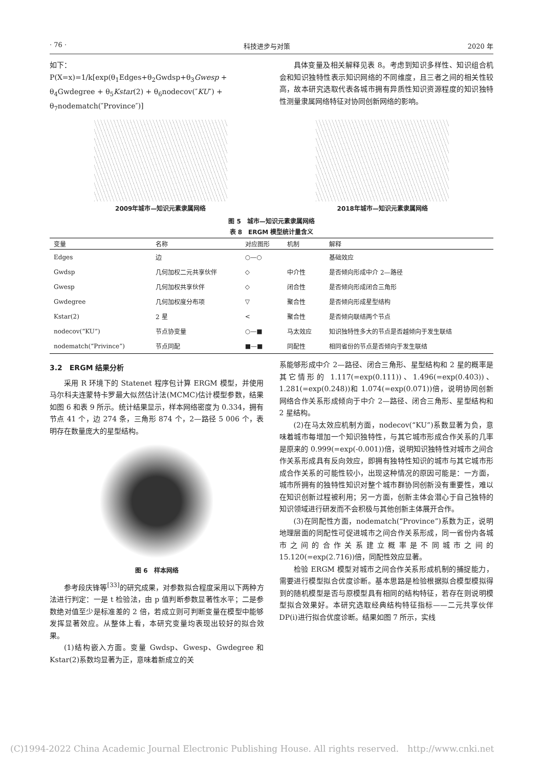· 76 · 科技进步与对策 2020 年
如下：
P(X=x)=1/k[exp(θ<sub>1</sub>Edges+θ<sub>2</sub>Gwdsp+θ<sub>3</sub>Gwesp + θ<sub>4</sub>Gwdegree + θ<sub>5</sub>Kstar(2) + θ<sub>6</sub>nodecov(″KU″) + θ<sub>7</sub>nodematch(″Province″)]
具体变量及相关解释见表 8。考虑到知识多样性、知识组合机会和知识独特性表示知识网络的不同维度，且三者之间的相关性较高，故本研究选取代表各城市拥有异质性知识资源程度的知识独特性测量隶属网络特征对协同创新网络的影响。
2009年城市—知识元素隶属网络 2018年城市—知识元素隶属网络
图 5　城市—知识元素隶属网络
表 8　ERGM 模型统计量含义
| 变量 | 名称 | 对应图形 | 机制 | 解释 |
| --- | --- | --- | --- | --- |
| Edges | 边 | ○—○ | | 基础效应 |
| Gwdsp | 几何加权二元共享伙伴 | ◇ | 中介性 | 是否倾向形成中介 2—路径 |
| Gwesp | 几何加权共享伙伴 | ◇ | 闭合性 | 是否倾向形成闭合三角形 |
| Gwdegree | 几何加权度分布项 | ▽ | 聚合性 | 是否倾向形成星型结构 |
| Kstar(2) | 2 星 | < | 聚合性 | 是否倾向联结两个节点 |
| nodecov(“KU”) | 节点协变量 | ○—■ | 马太效应 | 知识独特性多大的节点是否越倾向于发生联结 |
| nodematch(“Privince”) | 节点同配 | ■—■ | 同配性 | 相同省份的节点是否倾向于发生联结 |
3.2　ERGM 结果分析
采用 R 环境下的 Statenet 程序包计算 ERGM 模型，并使用马尔科夫连蒙特卡罗最大似然估计法(MCMC)估计模型参数，结果如图 6 和表 9 所示。统计结果显示，样本网络密度为 0.334，拥有节点 41 个，边 274 条，三角形 874 个，2—路径 5 006 个，表明存在数量庞大的星型结构。
图 6　样本网络
参考段庆锋等<sup>[33]</sup>的研究成果，对参数拟合程度采用以下两种方法进行判定：一是 t 检验法，由 p 值判断参数显著性水平；二是参数绝对值至少是标准差的 2 倍，若成立则可判断变量在模型中能够发挥显著效应。从整体上看，本研究变量均表现出较好的拟合效果。
(1)结构嵌入方面。变量 Gwdsp、Gwesp、Gwdegree 和 Kstar(2)系数均显著为正，意味着新成立的关
系能够形成中介 2—路径、闭合三角形、星型结构和 2 星的概率是其它情形的 1.117(=exp(0.111))、1.496(=exp(0.403))、1.281(=exp(0.248))和 1.074(=exp(0.071))倍，说明协同创新网络合作关系形成倾向于中介 2—路径、闭合三角形、星型结构和 2 星结构。
(2)在马太效应机制方面，nodecov(“KU”)系数显著为负，意味着城市每增加一个知识独特性，与其它城市形成合作关系的几率是原来的 0.999(=exp(-0.001))倍，说明知识独特性对城市之间合作关系形成具有反向效应，即拥有独特性知识的城市与其它城市形成合作关系的可能性较小，出现这种情况的原因可能是：一方面，城市所拥有的独特性知识对整个城市群协同创新没有重要性，难以在知识创新过程被利用；另一方面，创新主体会潜心于自己独特的知识领域进行研发而不会积极与其他创新主体展开合作。
(3)在同配性方面，nodematch(“Province”)系数为正，说明地理层面的同配性可促进城市之间合作关系形成，同一省份内各城市之间的合作关系建立概率是不同城市之间的 15.120(=exp(2.716))倍，同配性效应显著。
检验 ERGM 模型对城市之间合作关系形成机制的捕捉能力，需要进行模型拟合优度诊断。基本思路是检验根据拟合模型模拟得到的随机模型是否与原模型具有相同的结构特征，若存在则说明模型拟合效果好。本研究选取经典结构特征指标——二元共享伙伴 DP(i)进行拟合优度诊断。结果如图 7 所示，实线
(C)1994-2022 China Academic Journal Electronic Publishing House. All rights reserved.　http://www.cnki.net